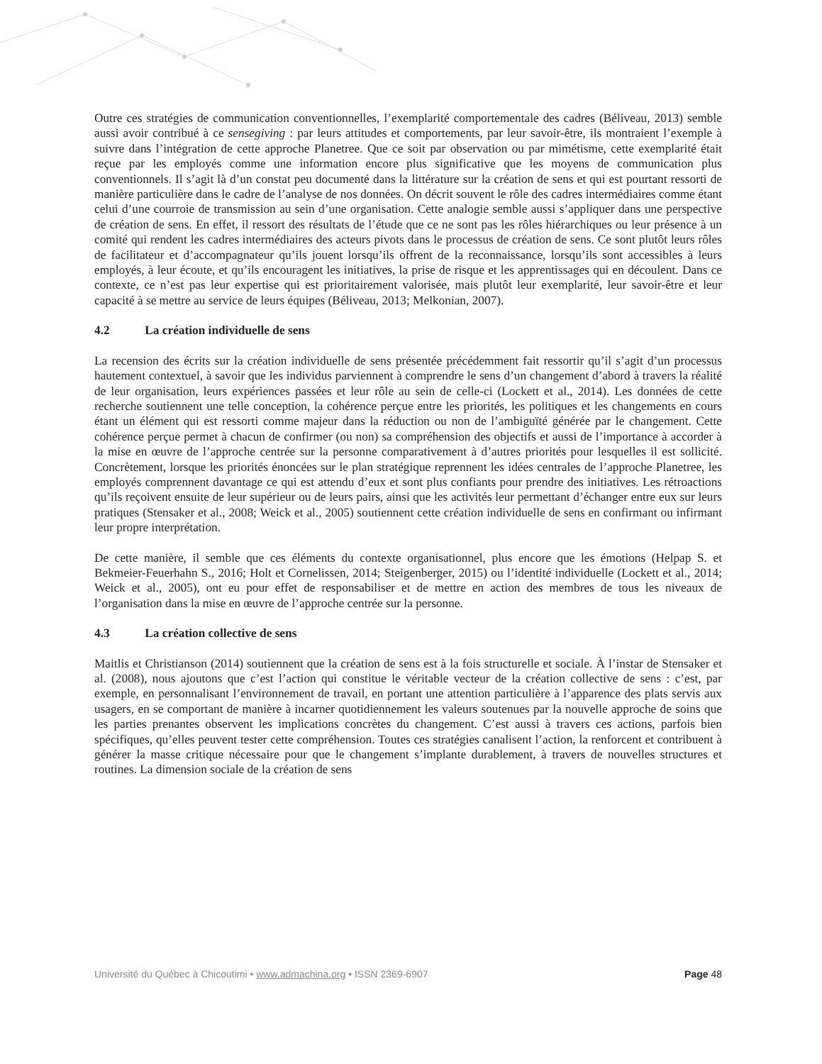Outre ces stratégies de communication conventionnelles, l’exemplarité comportementale des cadres (Béliveau, 2013) semble aussi avoir contribué à ce sensegiving : par leurs attitudes et comportements, par leur savoir-être, ils montraient l’exemple à suivre dans l’intégration de cette approche Planetree. Que ce soit par observation ou par mimétisme, cette exemplarité était reçue par les employés comme une information encore plus significative que les moyens de communication plus conventionnels. Il s’agit là d’un constat peu documenté dans la littérature sur la création de sens et qui est pourtant ressorti de manière particulière dans le cadre de l’analyse de nos données. On décrit souvent le rôle des cadres intermédiaires comme étant celui d’une courroie de transmission au sein d’une organisation. Cette analogie semble aussi s’appliquer dans une perspective de création de sens. En effet, il ressort des résultats de l’étude que ce ne sont pas les rôles hiérarchiques ou leur présence à un comité qui rendent les cadres intermédiaires des acteurs pivots dans le processus de création de sens. Ce sont plutôt leurs rôles de facilitateur et d’accompagnateur qu’ils jouent lorsqu’ils offrent de la reconnaissance, lorsqu’ils sont accessibles à leurs employés, à leur écoute, et qu’ils encouragent les initiatives, la prise de risque et les apprentissages qui en découlent. Dans ce contexte, ce n’est pas leur expertise qui est prioritairement valorisée, mais plutôt leur exemplarité, leur savoir-être et leur capacité à se mettre au service de leurs équipes (Béliveau, 2013; Melkonian, 2007).
4.2 La création individuelle de sens
La recension des écrits sur la création individuelle de sens présentée précédemment fait ressortir qu’il s’agit d’un processus hautement contextuel, à savoir que les individus parviennent à comprendre le sens d’un changement d’abord à travers la réalité de leur organisation, leurs expériences passées et leur rôle au sein de celle-ci (Lockett et al., 2014). Les données de cette recherche soutiennent une telle conception, la cohérence perçue entre les priorités, les politiques et les changements en cours étant un élément qui est ressorti comme majeur dans la réduction ou non de l’ambiguïté générée par le changement. Cette cohérence perçue permet à chacun de confirmer (ou non) sa compréhension des objectifs et aussi de l’importance à accorder à la mise en œuvre de l’approche centrée sur la personne comparativement à d’autres priorités pour lesquelles il est sollicité. Concrètement, lorsque les priorités énoncées sur le plan stratégique reprennent les idées centrales de l’approche Planetree, les employés comprennent davantage ce qui est attendu d’eux et sont plus confiants pour prendre des initiatives. Les rétroactions qu’ils reçoivent ensuite de leur supérieur ou de leurs pairs, ainsi que les activités leur permettant d’échanger entre eux sur leurs pratiques (Stensaker et al., 2008; Weick et al., 2005) soutiennent cette création individuelle de sens en confirmant ou infirmant leur propre interprétation.
De cette manière, il semble que ces éléments du contexte organisationnel, plus encore que les émotions (Helpap S. et Bekmeier-Feuerhahn S., 2016; Holt et Cornelissen, 2014; Steigenberger, 2015) ou l’identité individuelle (Lockett et al., 2014; Weick et al., 2005), ont eu pour effet de responsabiliser et de mettre en action des membres de tous les niveaux de l’organisation dans la mise en œuvre de l’approche centrée sur la personne.
4.3 La création collective de sens
Maitlis et Christianson (2014) soutiennent que la création de sens est à la fois structurelle et sociale. À l’instar de Stensaker et al. (2008), nous ajoutons que c’est l’action qui constitue le véritable vecteur de la création collective de sens : c’est, par exemple, en personnalisant l’environnement de travail, en portant une attention particulière à l’apparence des plats servis aux usagers, en se comportant de manière à incarner quotidiennement les valeurs soutenues par la nouvelle approche de soins que les parties prenantes observent les implications concrètes du changement. C’est aussi à travers ces actions, parfois bien spécifiques, qu’elles peuvent tester cette compréhension. Toutes ces stratégies canalisent l’action, la renforcent et contribuent à générer la masse critique nécessaire pour que le changement s’implante durablement, à travers de nouvelles structures et routines. La dimension sociale de la création de sens
Université du Québec à Chicoutimi • www.admachina.org • ISSN 2369-6907 Page 48